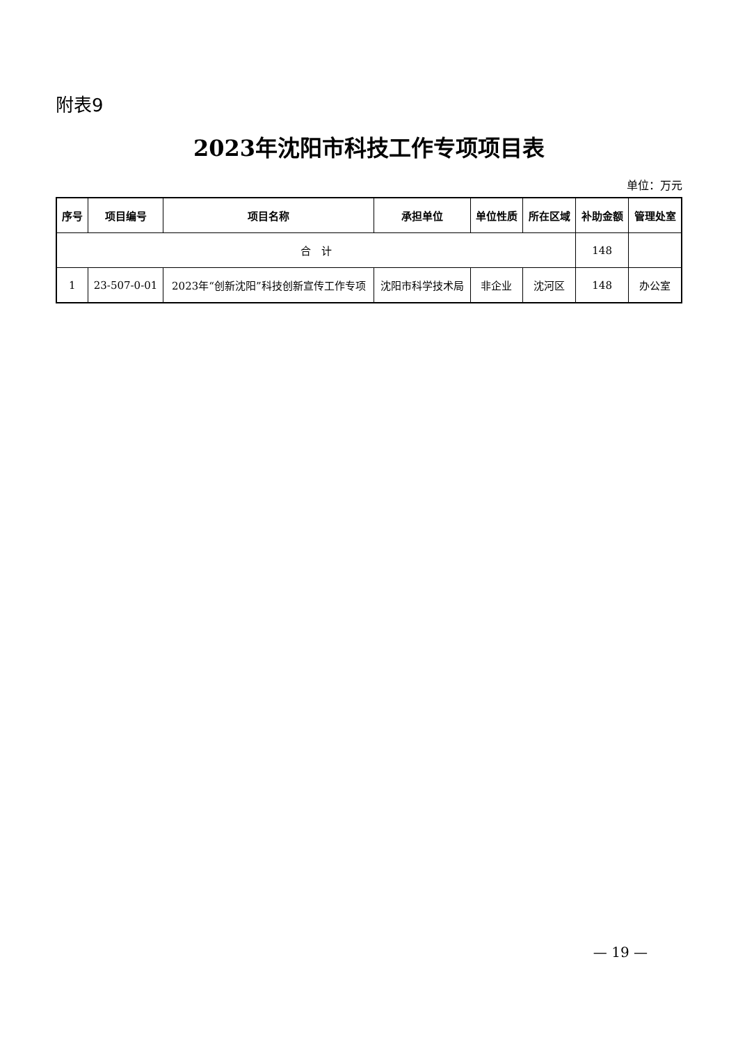附表9
2023年沈阳市科技工作专项项目表
单位：万元
| 序号 | 项目编号 | 项目名称 | 承担单位 | 单位性质 | 所在区域 | 补助金额 | 管理处室 |
| --- | --- | --- | --- | --- | --- | --- | --- |
| 合 计 | | | | | | 148 | |
| 1 | 23-507-0-01 | 2023年“创新沈阳”科技创新宣传工作专项 | 沈阳市科学技术局 | 非企业 | 沈河区 | 148 | 办公室 |
— 19 —